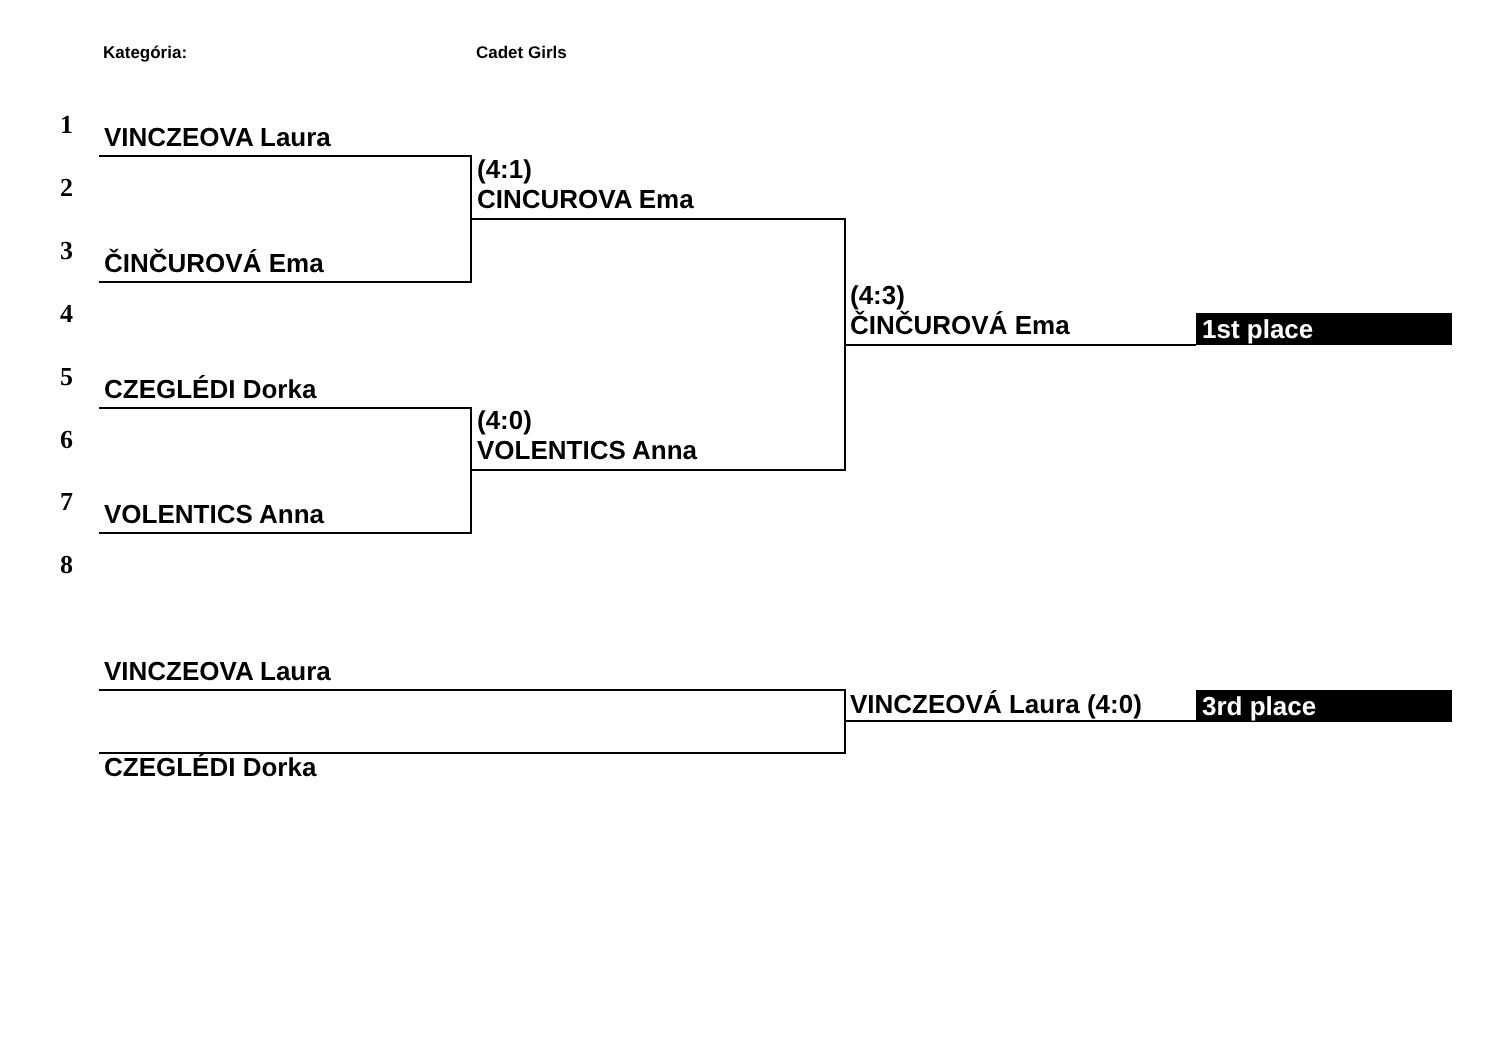Kategória: Cadet Girls
1 VINCZEOVA Laura
(4:1)
CINCUROVA Ema
2
3 ČINČUROVÁ Ema
(4:3)
ČINČUROVÁ Ema
1st place
4
5 CZEGLÉDI Dorka
(4:0)
VOLENTICS Anna
6
7 VOLENTICS Anna
8
VINCZEOVA Laura
VINCZEOVÁ Laura (4:0) 3rd place
CZEGLÉDI Dorka